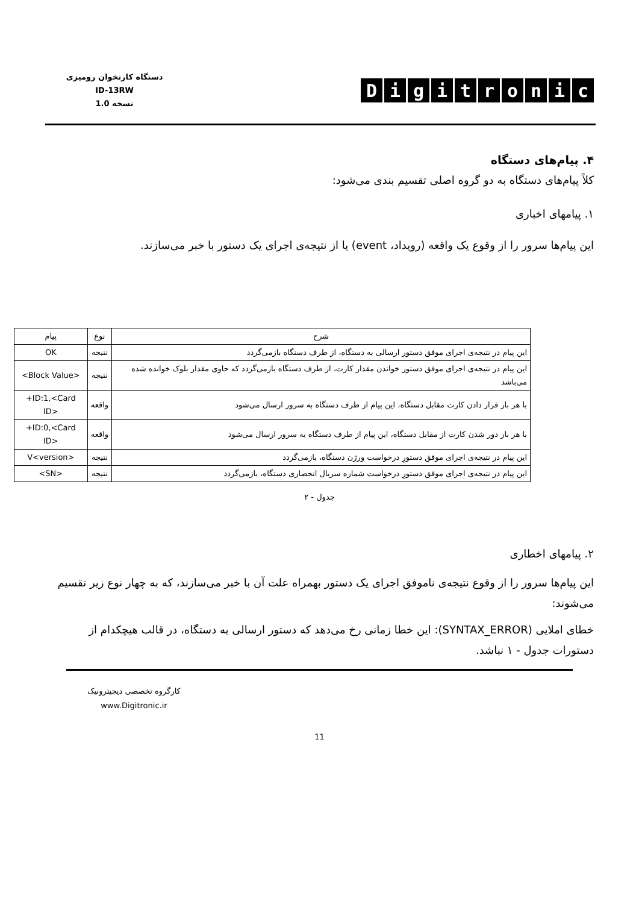دستگاه کارتخوان رومیزی
ID-13RW
نسخه 1.0
Digitronic
۴. پیام‌های دستگاه
کلاً پیام‌های دستگاه به دو گروه اصلی تقسیم بندی می‌شود:
۱. پیامهای اخباری
این پیام‌ها سرور را از وقوع یک واقعه (رویداد، event) یا از نتیجه‌ی اجرای یک دستور با خبر می‌سازند.
| شرح | نوع | پیام |
| --- | --- | --- |
| این پیام در نتیجه‌ی اجرای موفق دستور ارسالی به دستگاه، از طرف دستگاه بازمی‌گردد | نتیجه | OK |
| این پیام در نتیجه‌ی اجرای موفق دستور خواندن مقدار کارت، از طرف دستگاه بازمی‌گردد که حاوی مقدار بلوک خوانده شده می‌باشد | نتیجه | <Block Value> |
| با هر بار قرار دادن کارت مقابل دستگاه، این پیام از طرف دستگاه به سرور ارسال می‌شود | واقعه | +ID:1,<Card ID> |
| با هر بار دور شدن کارت از مقابل دستگاه، این پیام از طرف دستگاه به سرور ارسال می‌شود | واقعه | +ID:0,<Card ID> |
| این پیام در نتیجه‌ی اجرای موفق دستورِ درخواست ورژن دستگاه، بازمی‌گردد | نتیجه | V<version> |
| این پیام در نتیجه‌ی اجرای موفق دستورِ درخواست شماره سریال انحصاری دستگاه، بازمی‌گردد | نتیجه | <SN> |
جدول - ۲
۲. پیامهای اخطاری
این پیام‌ها سرور را از وقوع نتیجه‌ی ناموفق اجرای یک دستور بهمراه علت آن با خبر می‌سازند، که به چهار نوع زیر تقسیم می‌شوند:
خطای املایی (SYNTAX_ERROR): این خطا زمانی رخ می‌دهد که دستور ارسالی به دستگاه، در قالب هیچکدام از دستورات جدول - ۱ نباشد.
کارگروه تخصصی دیجیترونیک
www.Digitronic.ir
11